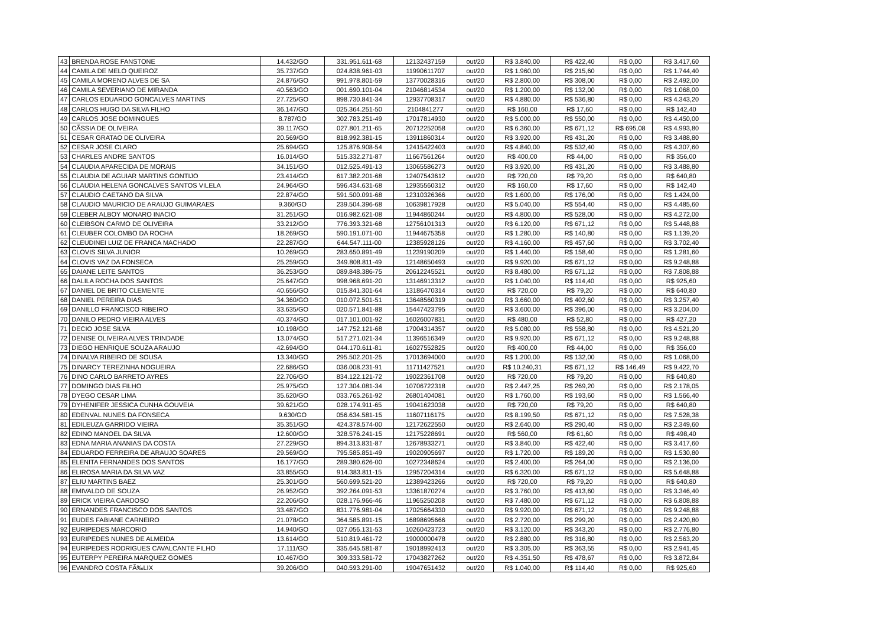| 43 | BRENDA ROSE FANSTONE | 14.432/GO | 331.951.611-68 | 12132437159 | out/20 | R$ 3.840,00 | R$ 422,40 | R$ 0,00 | R$ 3.417,60 |
| 44 | CAMILA DE MELO QUEIROZ | 35.737/GO | 024.838.961-03 | 11990611707 | out/20 | R$ 1.960,00 | R$ 215,60 | R$ 0,00 | R$ 1.744,40 |
| 45 | CAMILA MORENO ALVES DE SA | 24.876/GO | 991.978.801-59 | 13770028316 | out/20 | R$ 2.800,00 | R$ 308,00 | R$ 0,00 | R$ 2.492,00 |
| 46 | CAMILA SEVERIANO DE MIRANDA | 40.563/GO | 001.690.101-04 | 21046814534 | out/20 | R$ 1.200,00 | R$ 132,00 | R$ 0,00 | R$ 1.068,00 |
| 47 | CARLOS EDUARDO GONCALVES MARTINS | 27.725/GO | 898.730.841-34 | 12937708317 | out/20 | R$ 4.880,00 | R$ 536,80 | R$ 0,00 | R$ 4.343,20 |
| 48 | CARLOS HUGO DA SILVA FILHO | 36.147/GO | 025.364.251-50 | 2104841277 | out/20 | R$ 160,00 | R$ 17,60 | R$ 0,00 | R$ 142,40 |
| 49 | CARLOS JOSE DOMINGUES | 8.787/GO | 302.783.251-49 | 17017814930 | out/20 | R$ 5.000,00 | R$ 550,00 | R$ 0,00 | R$ 4.450,00 |
| 50 | CÃSSIA DE OLIVEIRA | 39.117/GO | 027.801.211-65 | 20712252058 | out/20 | R$ 6.360,00 | R$ 671,12 | R$ 695,08 | R$ 4.993,80 |
| 51 | CESAR GRATAO DE OLIVEIRA | 20.569/GO | 818.992.381-15 | 13911860314 | out/20 | R$ 3.920,00 | R$ 431,20 | R$ 0,00 | R$ 3.488,80 |
| 52 | CESAR JOSE CLARO | 25.694/GO | 125.876.908-54 | 12415422403 | out/20 | R$ 4.840,00 | R$ 532,40 | R$ 0,00 | R$ 4.307,60 |
| 53 | CHARLES ANDRE SANTOS | 16.014/GO | 515.332.271-87 | 11667561264 | out/20 | R$ 400,00 | R$ 44,00 | R$ 0,00 | R$ 356,00 |
| 54 | CLAUDIA APARECIDA DE MORAIS | 34.151/GO | 012.525.491-13 | 13065586273 | out/20 | R$ 3.920,00 | R$ 431,20 | R$ 0,00 | R$ 3.488,80 |
| 55 | CLAUDIA DE AGUIAR MARTINS GONTIJO | 23.414/GO | 617.382.201-68 | 12407543612 | out/20 | R$ 720,00 | R$ 79,20 | R$ 0,00 | R$ 640,80 |
| 56 | CLAUDIA HELENA GONCALVES SANTOS VILELA | 24.964/GO | 596.434.631-68 | 12935560312 | out/20 | R$ 160,00 | R$ 17,60 | R$ 0,00 | R$ 142,40 |
| 57 | CLAUDIO CAETANO DA SILVA | 22.874/GO | 591.500.091-68 | 12310326366 | out/20 | R$ 1.600,00 | R$ 176,00 | R$ 0,00 | R$ 1.424,00 |
| 58 | CLAUDIO MAURICIO DE ARAUJO GUIMARAES | 9.360/GO | 239.504.396-68 | 10639817928 | out/20 | R$ 5.040,00 | R$ 554,40 | R$ 0,00 | R$ 4.485,60 |
| 59 | CLEBER ALBOY MONARO INACIO | 31.251/GO | 016.982.621-08 | 11944860244 | out/20 | R$ 4.800,00 | R$ 528,00 | R$ 0,00 | R$ 4.272,00 |
| 60 | CLEIBSON CARMO DE OLIVEIRA | 33.212/GO | 776.393.321-68 | 12756101313 | out/20 | R$ 6.120,00 | R$ 671,12 | R$ 0,00 | R$ 5.448,88 |
| 61 | CLEUBER COLOMBO DA ROCHA | 18.269/GO | 590.191.071-00 | 11944675358 | out/20 | R$ 1.280,00 | R$ 140,80 | R$ 0,00 | R$ 1.139,20 |
| 62 | CLEUDINEI LUIZ DE FRANCA MACHADO | 22.287/GO | 644.547.111-00 | 12385928126 | out/20 | R$ 4.160,00 | R$ 457,60 | R$ 0,00 | R$ 3.702,40 |
| 63 | CLOVIS SILVA JUNIOR | 10.269/GO | 283.650.891-49 | 11239190209 | out/20 | R$ 1.440,00 | R$ 158,40 | R$ 0,00 | R$ 1.281,60 |
| 64 | CLOVIS VAZ DA FONSECA | 25.259/GO | 349.808.811-49 | 12148650493 | out/20 | R$ 9.920,00 | R$ 671,12 | R$ 0,00 | R$ 9.248,88 |
| 65 | DAIANE LEITE SANTOS | 36.253/GO | 089.848.386-75 | 20612245521 | out/20 | R$ 8.480,00 | R$ 671,12 | R$ 0,00 | R$ 7.808,88 |
| 66 | DALILA ROCHA DOS SANTOS | 25.647/GO | 998.968.691-20 | 13146913312 | out/20 | R$ 1.040,00 | R$ 114,40 | R$ 0,00 | R$ 925,60 |
| 67 | DANIEL DE BRITO CLEMENTE | 40.656/GO | 015.841.301-64 | 13186470314 | out/20 | R$ 720,00 | R$ 79,20 | R$ 0,00 | R$ 640,80 |
| 68 | DANIEL PEREIRA DIAS | 34.360/GO | 010.072.501-51 | 13648560319 | out/20 | R$ 3.660,00 | R$ 402,60 | R$ 0,00 | R$ 3.257,40 |
| 69 | DANILLO FRANCISCO RIBEIRO | 33.635/GO | 020.571.841-88 | 15447423795 | out/20 | R$ 3.600,00 | R$ 396,00 | R$ 0,00 | R$ 3.204,00 |
| 70 | DANILO PEDRO VIEIRA ALVES | 40.374/GO | 017.101.001-92 | 16026007831 | out/20 | R$ 480,00 | R$ 52,80 | R$ 0,00 | R$ 427,20 |
| 71 | DECIO JOSE SILVA | 10.198/GO | 147.752.121-68 | 17004314357 | out/20 | R$ 5.080,00 | R$ 558,80 | R$ 0,00 | R$ 4.521,20 |
| 72 | DENISE OLIVEIRA ALVES TRINDADE | 13.074/GO | 517.271.021-34 | 11396516349 | out/20 | R$ 9.920,00 | R$ 671,12 | R$ 0,00 | R$ 9.248,88 |
| 73 | DIEGO HENRIQUE SOUZA ARAUJO | 42.694/GO | 044.170.611-81 | 16027552825 | out/20 | R$ 400,00 | R$ 44,00 | R$ 0,00 | R$ 356,00 |
| 74 | DINALVA RIBEIRO DE SOUSA | 13.340/GO | 295.502.201-25 | 17013694000 | out/20 | R$ 1.200,00 | R$ 132,00 | R$ 0,00 | R$ 1.068,00 |
| 75 | DINARCY TEREZINHA NOGUEIRA | 22.686/GO | 036.008.231-91 | 11711427521 | out/20 | R$ 10.240,31 | R$ 671,12 | R$ 146,49 | R$ 9.422,70 |
| 76 | DINO CARLO BARRETO AYRES | 22.706/GO | 834.122.121-72 | 19022361708 | out/20 | R$ 720,00 | R$ 79,20 | R$ 0,00 | R$ 640,80 |
| 77 | DOMINGO DIAS FILHO | 25.975/GO | 127.304.081-34 | 10706722318 | out/20 | R$ 2.447,25 | R$ 269,20 | R$ 0,00 | R$ 2.178,05 |
| 78 | DYEGO CESAR LIMA | 35.620/GO | 033.765.261-92 | 26801404081 | out/20 | R$ 1.760,00 | R$ 193,60 | R$ 0,00 | R$ 1.566,40 |
| 79 | DYHENIFER JESSICA CUNHA GOUVEIA | 39.621/GO | 028.174.911-65 | 19041623038 | out/20 | R$ 720,00 | R$ 79,20 | R$ 0,00 | R$ 640,80 |
| 80 | EDENVAL NUNES DA FONSECA | 9.630/GO | 056.634.581-15 | 11607116175 | out/20 | R$ 8.199,50 | R$ 671,12 | R$ 0,00 | R$ 7.528,38 |
| 81 | EDILEUZA GARRIDO VIEIRA | 35.351/GO | 424.378.574-00 | 12172622550 | out/20 | R$ 2.640,00 | R$ 290,40 | R$ 0,00 | R$ 2.349,60 |
| 82 | EDINO MANOEL DA SILVA | 12.600/GO | 328.576.241-15 | 12175228691 | out/20 | R$ 560,00 | R$ 61,60 | R$ 0,00 | R$ 498,40 |
| 83 | EDNA MARIA ANANIAS DA COSTA | 27.229/GO | 894.313.831-87 | 12678933271 | out/20 | R$ 3.840,00 | R$ 422,40 | R$ 0,00 | R$ 3.417,60 |
| 84 | EDUARDO FERREIRA DE ARAUJO SOARES | 29.569/GO | 795.585.851-49 | 19020905697 | out/20 | R$ 1.720,00 | R$ 189,20 | R$ 0,00 | R$ 1.530,80 |
| 85 | ELENITA FERNANDES DOS SANTOS | 16.177/GO | 289.380.626-00 | 10272348624 | out/20 | R$ 2.400,00 | R$ 264,00 | R$ 0,00 | R$ 2.136,00 |
| 86 | ELIROSA MARIA DA SILVA VAZ | 33.855/GO | 914.383.811-15 | 12957204314 | out/20 | R$ 6.320,00 | R$ 671,12 | R$ 0,00 | R$ 5.648,88 |
| 87 | ELIU MARTINS BAEZ | 25.301/GO | 560.699.521-20 | 12389423266 | out/20 | R$ 720,00 | R$ 79,20 | R$ 0,00 | R$ 640,80 |
| 88 | EMIVALDO DE SOUZA | 26.952/GO | 392.264.091-53 | 13361870274 | out/20 | R$ 3.760,00 | R$ 413,60 | R$ 0,00 | R$ 3.346,40 |
| 89 | ERICK VIEIRA CARDOSO | 22.206/GO | 028.176.966-46 | 11965250208 | out/20 | R$ 7.480,00 | R$ 671,12 | R$ 0,00 | R$ 6.808,88 |
| 90 | ERNANDES FRANCISCO DOS SANTOS | 33.487/GO | 831.776.981-04 | 17025664330 | out/20 | R$ 9.920,00 | R$ 671,12 | R$ 0,00 | R$ 9.248,88 |
| 91 | EUDES FABIANE CARNEIRO | 21.078/GO | 364.585.891-15 | 16898695666 | out/20 | R$ 2.720,00 | R$ 299,20 | R$ 0,00 | R$ 2.420,80 |
| 92 | EURIPEDES MARCORIO | 14.940/GO | 027.056.131-53 | 10260423723 | out/20 | R$ 3.120,00 | R$ 343,20 | R$ 0,00 | R$ 2.776,80 |
| 93 | EURIPEDES NUNES DE ALMEIDA | 13.614/GO | 510.819.461-72 | 19000000478 | out/20 | R$ 2.880,00 | R$ 316,80 | R$ 0,00 | R$ 2.563,20 |
| 94 | EURIPEDES RODRIGUES CAVALCANTE FILHO | 17.111/GO | 335.645.581-87 | 19018992413 | out/20 | R$ 3.305,00 | R$ 363,55 | R$ 0,00 | R$ 2.941,45 |
| 95 | EUTERPY PEREIRA MARQUEZ GOMES | 10.467/GO | 309.333.581-72 | 17043827262 | out/20 | R$ 4.351,50 | R$ 478,67 | R$ 0,00 | R$ 3.872,84 |
| 96 | EVANDRO COSTA FÃ‰LIX | 39.206/GO | 040.593.291-00 | 19047651432 | out/20 | R$ 1.040,00 | R$ 114,40 | R$ 0,00 | R$ 925,60 |